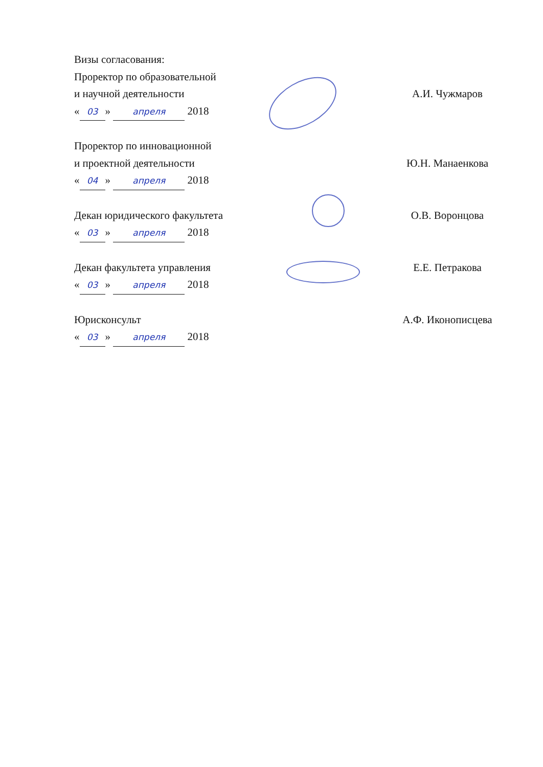Визы согласования:
Проректор по образовательной
и научной деятельности
« 03 » апреля 2018
А.И. Чужмаров
Проректор по инновационной
и проектной деятельности
« 04 » апреля 2018
Ю.Н. Манаенкова
Декан юридического факультета
« 03 » апреля 2018
О.В. Воронцова
Декан факультета управления
« 03 » апреля 2018
Е.Е. Петракова
Юрисконсульт
« 03 » апреля 2018
А.Ф. Иконописцева